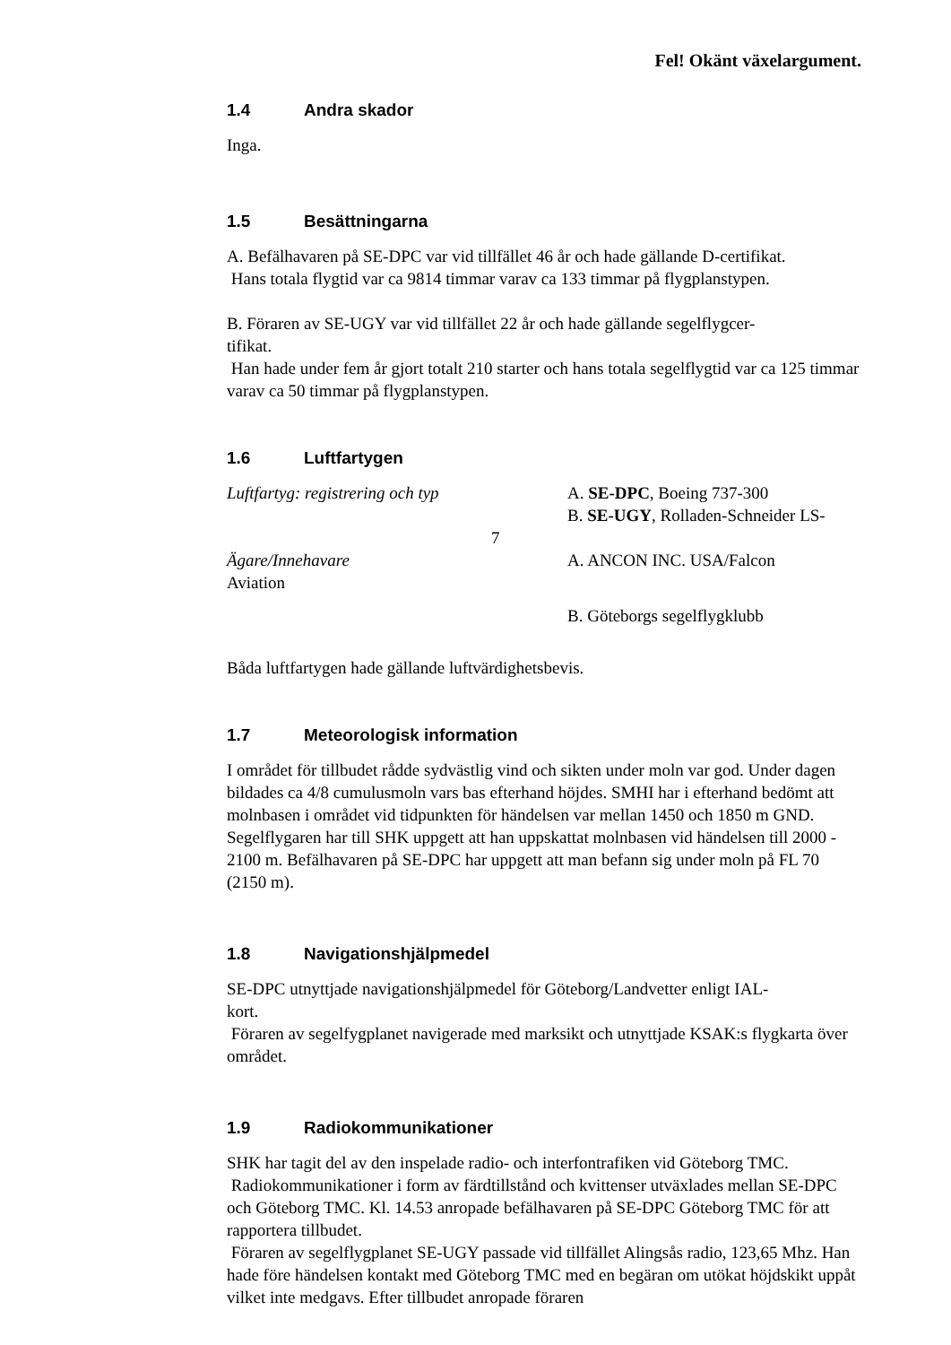Fel! Okänt växelargument.
1.4 Andra skador
Inga.
1.5 Besättningarna
A. Befälhavaren på SE-DPC var vid tillfället 46 år och hade gällande D-certifikat.
Hans totala flygtid var ca 9814 timmar varav ca 133 timmar på flygplanstypen.
B. Föraren av SE-UGY var vid tillfället 22 år och hade gällande segelflygcer-
tifikat.
Han hade under fem år gjort totalt 210 starter och hans totala segelflygtid var ca 125 timmar varav ca 50 timmar på flygplanstypen.
1.6 Luftfartygen
Luftfartyg: registrering och typ A. SE-DPC, Boeing 737-300
B. SE-UGY, Rolladen-Schneider LS-
7
Ägare/Innehavare
Aviation
A. ANCON INC. USA/Falcon
B. Göteborgs segelflygklubb
Båda luftfartygen hade gällande luftvärdighetsbevis.
1.7 Meteorologisk information
I området för tillbudet rådde sydvästlig vind och sikten under moln var god. Under dagen bildades ca 4/8 cumulusmoln vars bas efterhand höjdes. SMHI har i efterhand bedömt att molnbasen i området vid tidpunkten för händelsen var mellan 1450 och 1850 m GND. Segelflygaren har till SHK uppgett att han uppskattat molnbasen vid händelsen till 2000 - 2100 m. Befälhavaren på SE-DPC har uppgett att man befann sig under moln på FL 70 (2150 m).
1.8 Navigationshjälpmedel
SE-DPC utnyttjade navigationshjälpmedel för Göteborg/Landvetter enligt IAL-
kort.
Föraren av segelfygplanet navigerade med marksikt och utnyttjade KSAK:s flygkarta över området.
1.9 Radiokommunikationer
SHK har tagit del av den inspelade radio- och interfontrafiken vid Göteborg TMC.
Radiokommunikationer i form av färdtillstånd och kvittenser utväxlades mellan SE-DPC och Göteborg TMC. Kl. 14.53 anropade befälhavaren på SE-DPC Göteborg TMC för att rapportera tillbudet.
Föraren av segelflygplanet SE-UGY passade vid tillfället Alingsås radio, 123,65 Mhz. Han hade före händelsen kontakt med Göteborg TMC med en begäran om utökat höjdskikt uppåt vilket inte medgavs. Efter tillbudet anropade föraren